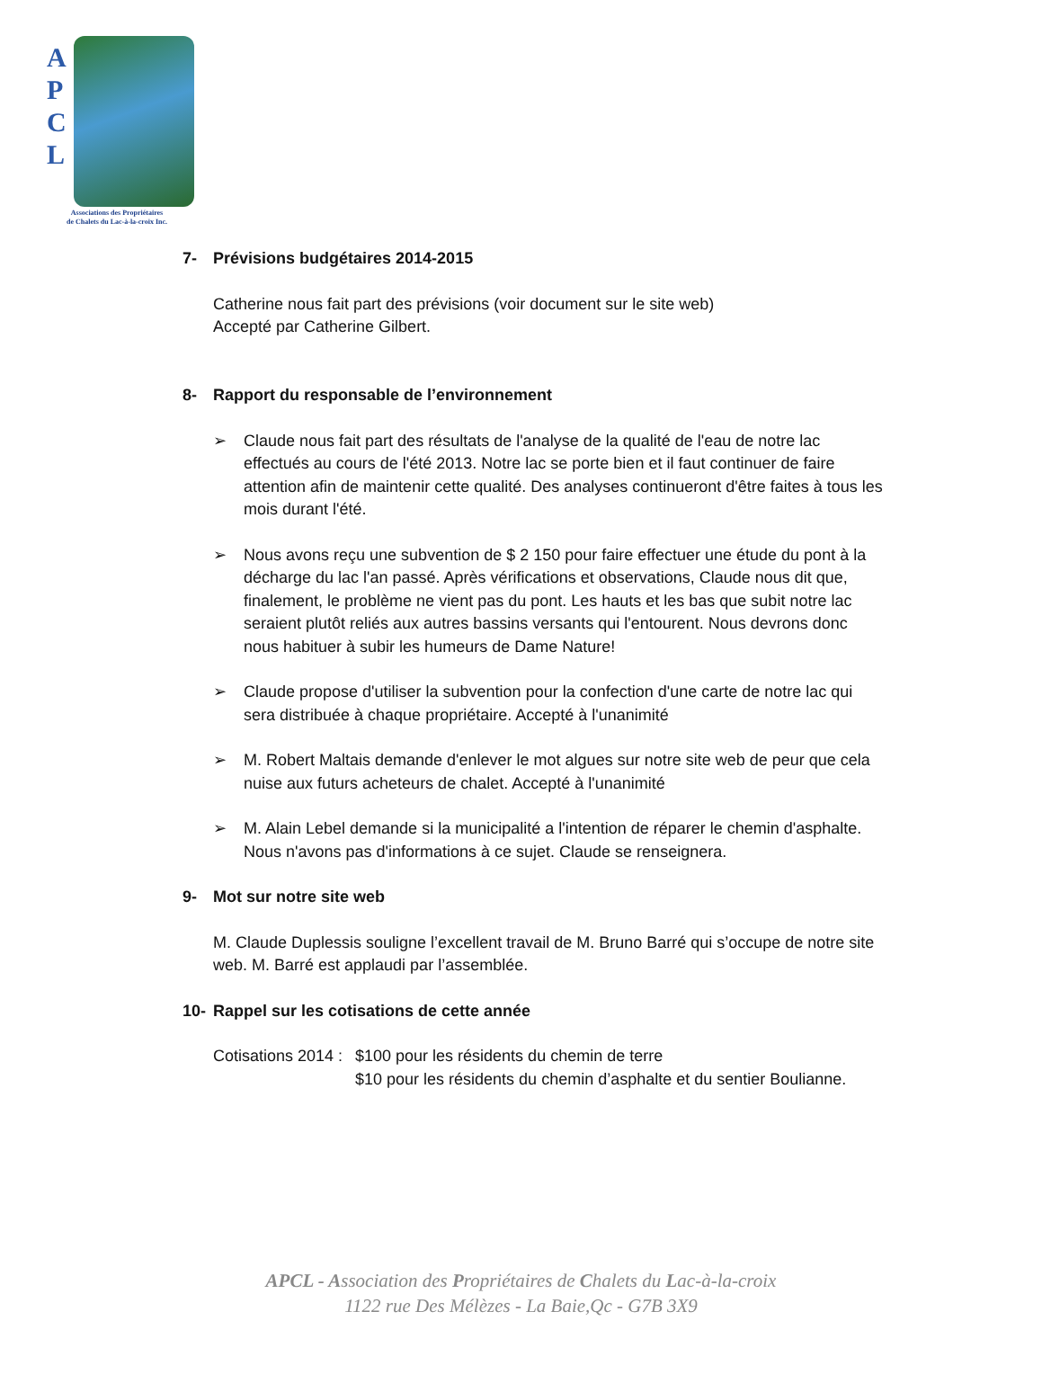A P C L
Associations des Propriétaires
de Chalets du Lac-à-la-croix Inc.
7- Prévisions budgétaires 2014-2015
Catherine nous fait part des prévisions (voir document sur le site web)
Accepté par Catherine Gilbert.
8- Rapport du responsable de l’environnement
➢ Claude nous fait part des résultats de l'analyse de la qualité de l'eau de notre lac effectués au cours de l'été 2013. Notre lac se porte bien et il faut continuer de faire attention afin de maintenir cette qualité. Des analyses continueront d'être faites à tous les mois durant l'été.
➢ Nous avons reçu une subvention de $ 2 150 pour faire effectuer une étude du pont à la décharge du lac l'an passé. Après vérifications et observations, Claude nous dit que, finalement, le problème ne vient pas du pont. Les hauts et les bas que subit notre lac seraient plutôt reliés aux autres bassins versants qui l'entourent. Nous devrons donc nous habituer à subir les humeurs de Dame Nature!
➢ Claude propose d'utiliser la subvention pour la confection d'une carte de notre lac qui sera distribuée à chaque propriétaire. Accepté à l'unanimité
➢ M. Robert Maltais demande d'enlever le mot algues sur notre site web de peur que cela nuise aux futurs acheteurs de chalet. Accepté à l'unanimité
➢ M. Alain Lebel demande si la municipalité a l'intention de réparer le chemin d'asphalte. Nous n'avons pas d'informations à ce sujet. Claude se renseignera.
9- Mot sur notre site web
M. Claude Duplessis souligne l’excellent travail de M. Bruno Barré qui s’occupe de notre site web. M. Barré est applaudi par l’assemblée.
10- Rappel sur les cotisations de cette année
Cotisations 2014 :
$100 pour les résidents du chemin de terre
$10 pour les résidents du chemin d’asphalte et du sentier Boulianne.
APCL - Association des Propriétaires de Chalets du Lac-à-la-croix
1122 rue Des Mélèzes - La Baie,Qc - G7B 3X9